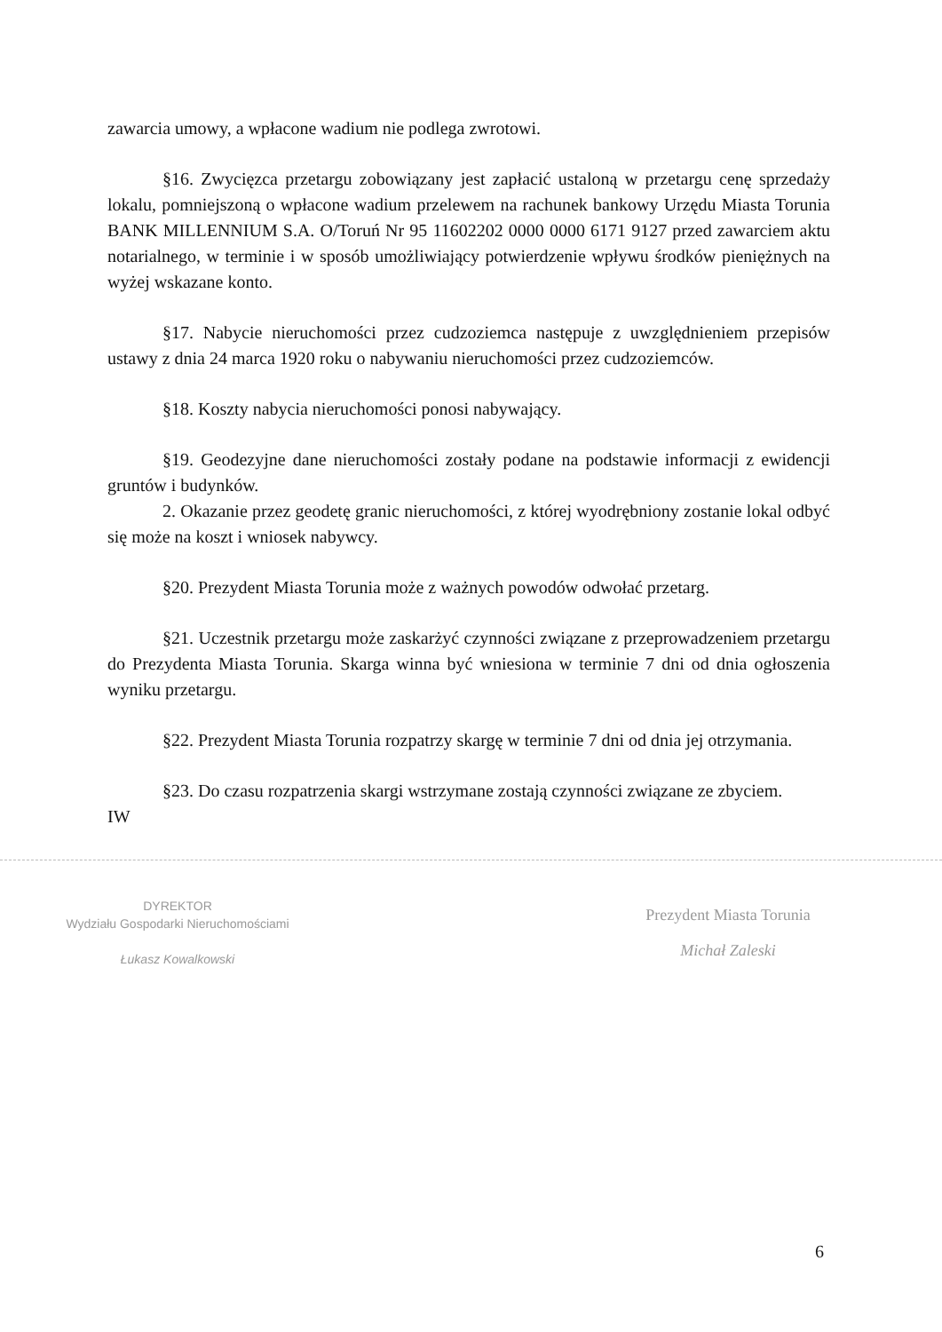zawarcia umowy, a wpłacone wadium nie podlega zwrotowi.
§16. Zwycięzca przetargu zobowiązany jest zapłacić ustaloną w przetargu cenę sprzedaży lokalu, pomniejszoną o wpłacone wadium przelewem na rachunek bankowy Urzędu Miasta Torunia BANK MILLENNIUM S.A. O/Toruń Nr 95 11602202 0000 0000 6171 9127 przed zawarciem aktu notarialnego, w terminie i w sposób umożliwiający potwierdzenie wpływu środków pieniężnych na wyżej wskazane konto.
§17. Nabycie nieruchomości przez cudzoziemca następuje z uwzględnieniem przepisów ustawy z dnia 24 marca 1920 roku o nabywaniu nieruchomości przez cudzoziemców.
§18. Koszty nabycia nieruchomości ponosi nabywający.
§19. Geodezyjne dane nieruchomości zostały podane na podstawie informacji z ewidencji gruntów i budynków.
2. Okazanie przez geodetę granic nieruchomości, z której wyodrębniony zostanie lokal odbyć się może na koszt i wniosek nabywcy.
§20. Prezydent Miasta Torunia może z ważnych powodów odwołać przetarg.
§21. Uczestnik przetargu może zaskarżyć czynności związane z przeprowadzeniem przetargu do Prezydenta Miasta Torunia. Skarga winna być wniesiona w terminie 7 dni od dnia ogłoszenia wyniku przetargu.
§22. Prezydent Miasta Torunia rozpatrzy skargę w terminie 7 dni od dnia jej otrzymania.
§23. Do czasu rozpatrzenia skargi wstrzymane zostają czynności związane ze zbyciem.
IW
DYREKTOR
Wydziału Gospodarki Nieruchomościami
Łukasz Kowalkowski
Prezydent Miasta Torunia
Michał Zaleski
6